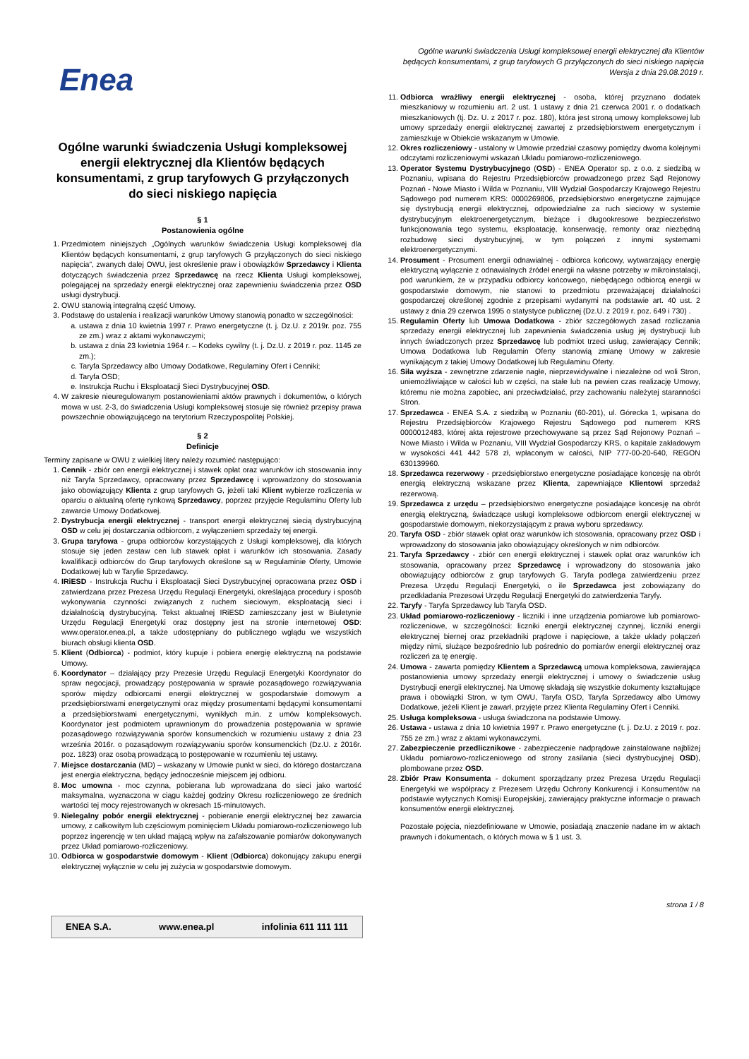Enea
Ogólne warunki świadczenia Usługi kompleksowej energii elektrycznej dla Klientów
będących konsumentami, z grup taryfowych G przyłączonych do sieci niskiego napięcia
Wersja z dnia 29.08.2019 r.
Ogólne warunki świadczenia Usługi kompleksowej energii elektrycznej dla Klientów będących konsumentami, z grup taryfowych G przyłączonych do sieci niskiego napięcia
§ 1
Postanowienia ogólne
1. Przedmiotem niniejszych „Ogólnych warunków świadczenia Usługi kompleksowej dla Klientów będących konsumentami, z grup taryfowych G przyłączonych do sieci niskiego napięcia”, zwanych dalej OWU, jest określenie praw i obowiązków Sprzedawcy i Klienta dotyczących świadczenia przez Sprzedawcę na rzecz Klienta Usługi kompleksowej, polegającej na sprzedaży energii elektrycznej oraz zapewnieniu świadczenia przez OSD usługi dystrybucji.
2. OWU stanowią integralną część Umowy.
3. Podstawę do ustalenia i realizacji warunków Umowy stanowią ponadto w szczególności:
a. ustawa z dnia 10 kwietnia 1997 r. Prawo energetyczne (t. j. Dz.U. z 2019r. poz. 755 ze zm.) wraz z aktami wykonawczymi;
b. ustawa z dnia 23 kwietnia 1964 r. – Kodeks cywilny (t. j. Dz.U. z 2019 r. poz. 1145 ze zm.);
c. Taryfa Sprzedawcy albo Umowy Dodatkowe, Regulaminy Ofert i Cenniki;
d. Taryfa OSD;
e. Instrukcja Ruchu i Eksploatacji Sieci Dystrybucyjnej OSD.
4. W zakresie nieuregulowanym postanowieniami aktów prawnych i dokumentów, o których mowa w ust. 2-3, do świadczenia Usługi kompleksowej stosuje się również przepisy prawa powszechnie obowiązującego na terytorium Rzeczypospolitej Polskiej.
§ 2
Definicje
Terminy zapisane w OWU z wielkiej litery należy rozumieć następująco:
1. Cennik - zbiór cen energii elektrycznej i stawek opłat oraz warunków ich stosowania inny niż Taryfa Sprzedawcy, opracowany przez Sprzedawcę i wprowadzony do stosowania jako obowiązujący Klienta z grup taryfowych G, jeżeli taki Klient wybierze rozliczenia w oparciu o aktualną ofertę rynkową Sprzedawcy, poprzez przyjęcie Regulaminu Oferty lub zawarcie Umowy Dodatkowej.
2. Dystrybucja energii elektrycznej - transport energii elektrycznej siecią dystrybucyjną OSD w celu jej dostarczania odbiorcom, z wyłączeniem sprzedaży tej energii.
3. Grupa taryfowa - grupa odbiorców korzystających z Usługi kompleksowej, dla których stosuje się jeden zestaw cen lub stawek opłat i warunków ich stosowania. Zasady kwalifikacji odbiorców do Grup taryfowych określone są w Regulaminie Oferty, Umowie Dodatkowej lub w Taryfie Sprzedawcy.
4. IRiESD - Instrukcja Ruchu i Eksploatacji Sieci Dystrybucyjnej opracowana przez OSD i zatwierdzana przez Prezesa Urzędu Regulacji Energetyki, określająca procedury i sposób wykonywania czynności związanych z ruchem sieciowym, eksploatacją sieci i działalnością dystrybucyjną. Tekst aktualnej IRiESD zamieszczany jest w Biuletynie Urzędu Regulacji Energetyki oraz dostępny jest na stronie internetowej OSD: www.operator.enea.pl, a także udostępniany do publicznego wglądu we wszystkich biurach obsługi klienta OSD.
5. Klient (Odbiorca) - podmiot, który kupuje i pobiera energię elektryczną na podstawie Umowy.
6. Koordynator – działający przy Prezesie Urzędu Regulacji Energetyki Koordynator do spraw negocjacji, prowadzący postępowania w sprawie pozasądowego rozwiązywania sporów między odbiorcami energii elektrycznej w gospodarstwie domowym a przedsiębiorstwami energetycznymi oraz między prosumentami będącymi konsumentami a przedsiębiorstwami energetycznymi, wynikłych m.in. z umów kompleksowych. Koordynator jest podmiotem uprawnionym do prowadzenia postępowania w sprawie pozasądowego rozwiązywania sporów konsumenckich w rozumieniu ustawy z dnia 23 września 2016r. o pozasądowym rozwiązywaniu sporów konsumenckich (Dz.U. z 2016r. poz. 1823) oraz osobą prowadzącą to postępowanie w rozumieniu tej ustawy.
7. Miejsce dostarczania (MD) – wskazany w Umowie punkt w sieci, do którego dostarczana jest energia elektryczna, będący jednocześnie miejscem jej odbioru.
8. Moc umowna - moc czynna, pobierana lub wprowadzana do sieci jako wartość maksymalna, wyznaczona w ciągu każdej godziny Okresu rozliczeniowego ze średnich wartości tej mocy rejestrowanych w okresach 15-minutowych.
9. Nielegalny pobór energii elektrycznej - pobieranie energii elektrycznej bez zawarcia umowy, z całkowitym lub częściowym pominięciem Układu pomiarowo-rozliczeniowego lub poprzez ingerencję w ten układ mającą wpływ na zafałszowanie pomiarów dokonywanych przez Układ pomiarowo-rozliczeniowy.
10. Odbiorca w gospodarstwie domowym - Klient (Odbiorca) dokonujący zakupu energii elektrycznej wyłącznie w celu jej zużycia w gospodarstwie domowym.
11. Odbiorca wrażliwy energii elektrycznej - osoba, której przyznano dodatek mieszkaniowy w rozumieniu art. 2 ust. 1 ustawy z dnia 21 czerwca 2001 r. o dodatkach mieszkaniowych (tj. Dz. U. z 2017 r. poz. 180), która jest stroną umowy kompleksowej lub umowy sprzedaży energii elektrycznej zawartej z przedsiębiorstwem energetycznym i zamieszkuje w Obiekcie wskazanym w Umowie.
12. Okres rozliczeniowy - ustalony w Umowie przedział czasowy pomiędzy dwoma kolejnymi odczytami rozliczeniowymi wskazań Układu pomiarowo-rozliczeniowego.
13. Operator Systemu Dystrybucyjnego (OSD) - ENEA Operator sp. z o.o. z siedzibą w Poznaniu, wpisana do Rejestru Przedsiębiorców prowadzonego przez Sąd Rejonowy Poznań - Nowe Miasto i Wilda w Poznaniu, VIII Wydział Gospodarczy Krajowego Rejestru Sądowego pod numerem KRS: 0000269806, przedsiębiorstwo energetyczne zajmujące się dystrybucją energii elektrycznej, odpowiedzialne za ruch sieciowy w systemie dystrybucyjnym elektroenergetycznym, bieżące i długookresowe bezpieczeństwo funkcjonowania tego systemu, eksploatację, konserwację, remonty oraz niezbędną rozbudowę sieci dystrybucyjnej, w tym połączeń z innymi systemami elektroenergetycznymi.
14. Prosument - Prosument energii odnawialnej - odbiorca końcowy, wytwarzający energię elektryczną wyłącznie z odnawialnych źródeł energii na własne potrzeby w mikroinstalacji, pod warunkiem, że w przypadku odbiorcy końcowego, niebędącego odbiorcą energii w gospodarstwie domowym, nie stanowi to przedmiotu przeważającej działalności gospodarczej określonej zgodnie z przepisami wydanymi na podstawie art. 40 ust. 2 ustawy z dnia 29 czerwca 1995 o statystyce publicznej (Dz.U. z 2019 r. poz. 649 i 730) .
15. Regulamin Oferty lub Umowa Dodatkowa - zbiór szczegółowych zasad rozliczania sprzedaży energii elektrycznej lub zapewnienia świadczenia usług jej dystrybucji lub innych świadczonych przez Sprzedawcę lub podmiot trzeci usług, zawierający Cennik; Umowa Dodatkowa lub Regulamin Oferty stanowią zmianę Umowy w zakresie wynikającym z takiej Umowy Dodatkowej lub Regulaminu Oferty.
16. Siła wyższa - zewnętrzne zdarzenie nagłe, nieprzewidywalne i niezależne od woli Stron, uniemożliwiające w całości lub w części, na stałe lub na pewien czas realizację Umowy, któremu nie można zapobiec, ani przeciwdziałać, przy zachowaniu należytej staranności Stron.
17. Sprzedawca - ENEA S.A. z siedzibą w Poznaniu (60-201), ul. Górecka 1, wpisana do Rejestru Przedsiębiorców Krajowego Rejestru Sądowego pod numerem KRS 0000012483, której akta rejestrowe przechowywane są przez Sąd Rejonowy Poznań – Nowe Miasto i Wilda w Poznaniu, VIII Wydział Gospodarczy KRS, o kapitale zakładowym w wysokości 441 442 578 zł, wpłaconym w całości, NIP 777-00-20-640, REGON 630139960.
18. Sprzedawca rezerwowy - przedsiębiorstwo energetyczne posiadające koncesję na obrót energią elektryczną wskazane przez Klienta, zapewniające Klientowi sprzedaż rezerwową.
19. Sprzedawca z urzędu – przedsiębiorstwo energetyczne posiadające koncesję na obrót energią elektryczną, świadczące usługi kompleksowe odbiorcom energii elektrycznej w gospodarstwie domowym, niekorzystającym z prawa wyboru sprzedawcy.
20. Taryfa OSD - zbiór stawek opłat oraz warunków ich stosowania, opracowany przez OSD i wprowadzony do stosowania jako obowiązujący określonych w nim odbiorców.
21. Taryfa Sprzedawcy - zbiór cen energii elektrycznej i stawek opłat oraz warunków ich stosowania, opracowany przez Sprzedawcę i wprowadzony do stosowania jako obowiązujący odbiorców z grup taryfowych G. Taryfa podlega zatwierdzeniu przez Prezesa Urzędu Regulacji Energetyki, o ile Sprzedawca jest zobowiązany do przedkładania Prezesowi Urzędu Regulacji Energetyki do zatwierdzenia Taryfy.
22. Taryfy - Taryfa Sprzedawcy lub Taryfa OSD.
23. Układ pomiarowo-rozliczeniowy - liczniki i inne urządzenia pomiarowe lub pomiarowo-rozliczeniowe, w szczególności: liczniki energii elektrycznej czynnej, liczniki energii elektrycznej biernej oraz przekładniki prądowe i napięciowe, a także układy połączeń między nimi, służące bezpośrednio lub pośrednio do pomiarów energii elektrycznej oraz rozliczeń za tę energię.
24. Umowa - zawarta pomiędzy Klientem a Sprzedawcą umowa kompleksowa, zawierająca postanowienia umowy sprzedaży energii elektrycznej i umowy o świadczenie usług Dystrybucji energii elektrycznej. Na Umowę składają się wszystkie dokumenty kształtujące prawa i obowiązki Stron, w tym OWU, Taryfa OSD, Taryfa Sprzedawcy albo Umowy Dodatkowe, jeżeli Klient je zawarł, przyjęte przez Klienta Regulaminy Ofert i Cenniki.
25. Usługa kompleksowa - usługa świadczona na podstawie Umowy.
26. Ustawa - ustawa z dnia 10 kwietnia 1997 r. Prawo energetyczne (t. j. Dz.U. z 2019 r. poz. 755 ze zm.) wraz z aktami wykonawczymi.
27. Zabezpieczenie przedlicznikowe - zabezpieczenie nadprądowe zainstalowane najbliżej Układu pomiarowo-rozliczeniowego od strony zasilania (sieci dystrybucyjnej OSD), plombowane przez OSD.
28. Zbiór Praw Konsumenta - dokument sporządzany przez Prezesa Urzędu Regulacji Energetyki we współpracy z Prezesem Urzędu Ochrony Konkurencji i Konsumentów na podstawie wytycznych Komisji Europejskiej, zawierający praktyczne informacje o prawach konsumentów energii elektrycznej.
Pozostałe pojęcia, niezdefiniowane w Umowie, posiadają znaczenie nadane im w aktach prawnych i dokumentach, o których mowa w § 1 ust. 3.
ENEA S.A. www.enea.pl infolinia 611 111 111
strona 1 / 8